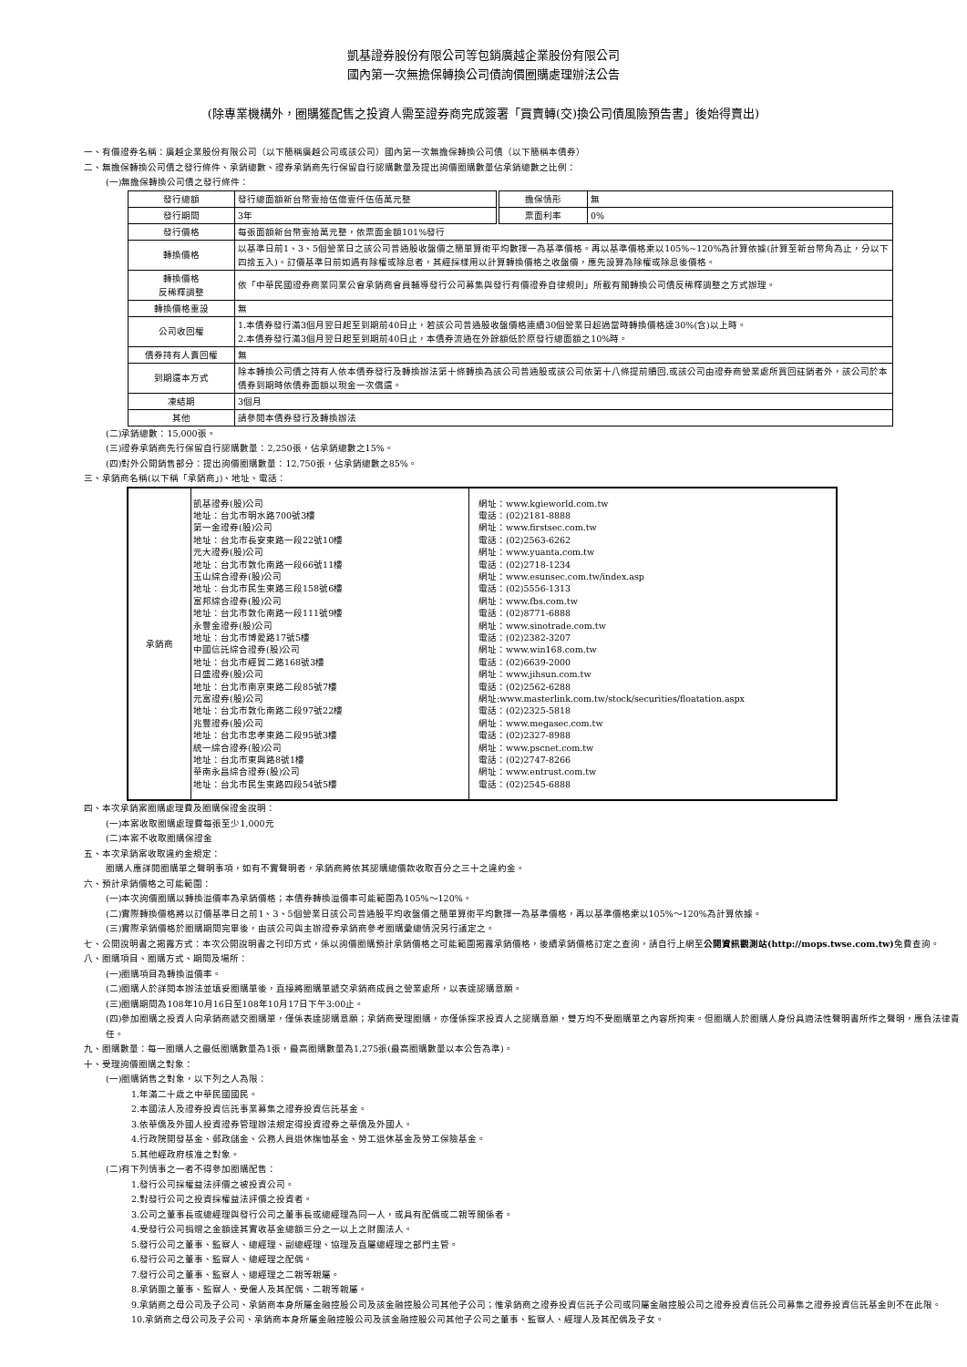凱基證券股份有限公司等包銷廣越企業股份有限公司
國內第一次無擔保轉換公司債詢價圈購處理辦法公告
(除專業機構外，圈購獲配售之投資人需至證券商完成簽署「買賣轉(交)換公司債風險預告書」後始得賣出)
一、有價證券名稱：廣越企業股份有限公司（以下簡稱廣越公司或該公司）國內第一次無擔保轉換公司債（以下簡稱本債券）
二、無擔保轉換公司債之發行條件、承銷總數、證券承銷商先行保留自行認購數量及提出詢價圈購數量佔承銷總數之比例：
(一)無擔保轉換公司債之發行條件：
| 發行總額 | 發行總面額新台幣壹拾伍億壹仟伍佰萬元整 | 擔保情形 | 無 |
| 發行期間 | 3年 | 票面利率 | 0% |
| 發行價格 | 每張面額新台幣壹拾萬元整，依票面金額101%發行 | | |
| 轉換價格 | 以基準日前1、3、5個營業日之該公司普通股收盤價之簡單算術平均數擇一為基準價格。再以基準價格乘以105%~120%為計算依據(計算至新台幣角為止，分以下四捨五入)。訂價基準日前如遇有除權或除息者，其經採樣用以計算轉換價格之收盤價，應先設算為除權或除息後價格。 | | |
| 轉換價格 反稀釋調整 | 依「中華民國證券商業同業公會承銷商會員輔導發行公司募集與發行有價證券自律規則」所載有關轉換公司債反稀釋調整之方式辦理。 | | |
| 轉換價格重設 | 無 | | |
| 公司收回權 | 1.本債券發行滿3個月翌日起至到期前40日止，若該公司普通股收盤價格連續30個營業日超過當時轉換價格達30%(含)以上時。 2.本債券發行滿3個月翌日起至到期前40日止，本債券流通在外餘額低於原發行總面額之10%時。 | | |
| 債券持有人賣回權 | 無 | | |
| 到期還本方式 | 除本轉換公司債之持有人依本債券發行及轉換辦法第十條轉換為該公司普通股或該公司依第十八條提前贖回,或該公司由證券商營業處所買回註銷者外，該公司於本債券到期時依債券面額以現金一次償還。 | | |
| 凍結期 | 3個月 | | |
| 其他 | 請參閱本債券發行及轉換辦法 | | |
(二)承銷總數：15,000張。
(三)證券承銷商先行保留自行認購數量：2,250張，佔承銷總數之15%。
(四)對外公開銷售部分：提出詢價圈購數量：12,750張，佔承銷總數之85%。
三、承銷商名稱(以下稱「承銷商」)、地址、電話：
| 承銷商 | 凱基證券(股)公司 地址：台北市明水路700號3樓 第一金證券(股)公司 地址：台北市長安東路一段22號10樓 元大證券(股)公司 地址：台北市敦化南路一段66號11樓 玉山綜合證券(股)公司 地址：台北市民生東路三段158號6樓 富邦綜合證券(股)公司 地址：台北市敦化南路一段111號9樓 永豐金證券(股)公司 地址：台北市博愛路17號5樓 中國信託綜合證券(股)公司 地址：台北市經貿二路168號3樓 日盛證券(股)公司 地址：台北市南京東路二段85號7樓 元富證券(股)公司 地址：台北市敦化南路二段97號22樓 兆豐證券(股)公司 地址：台北市忠孝東路二段95號3樓 統一綜合證券(股)公司 地址：台北市東興路8號1樓 華南永昌綜合證券(股)公司 地址：台北市民生東路四段54號5樓 | 網址：www.kgieworld.com.tw 電話：(02)2181-8888 網址：www.firstsec.com.tw 電話：(02)2563-6262 網址：www.yuanta.com.tw 電話：(02)2718-1234 網址：www.esunsec.com.tw/index.asp 電話：(02)5556-1313 網址：www.fbs.com.tw 電話：(02)8771-6888 網址：www.sinotrade.com.tw 電話：(02)2382-3207 網址：www.win168.com.tw 電話：(02)6639-2000 網址：www.jihsun.com.tw 電話：(02)2562-6288 網址:www.masterlink.com.tw/stock/securities/floatation.aspx 電話：(02)2325-5818 網址：www.megasec.com.tw 電話：(02)2327-8988 網址：www.pscnet.com.tw 電話：(02)2747-8266 網址：www.entrust.com.tw 電話：(02)2545-6888 |
四、本次承銷案圈購處理費及圈購保證金說明：
(一)本案收取圈購處理費每張至少1,000元
(二)本案不收取圈購保證金
五、本次承銷案收取違約金規定：
圈購人應詳閱圈購單之聲明事項，如有不實聲明者，承銷商將依其認購總價款收取百分之三十之違約金。
六、預計承銷價格之可能範圍：
(一)本次詢價圈購以轉換溢價率為承銷價格；本債券轉換溢價率可能範圍為105%～120%。
(二)實際轉換價格將以訂價基準日之前1、3、5個營業日該公司普通股平均收盤價之簡單算術平均數擇一為基準價格，再以基準價格乘以105%～120%為計算依據。
(三)實際承銷價格於圈購期間完畢後，由該公司與主辦證券承銷商參考圈購彙總情況另行議定之。
七、公開說明書之揭露方式：本次公開說明書之刊印方式，係以詢價圈購預計承銷價格之可能範圍揭露承銷價格，後續承銷價格訂定之查詢，請自行上網至公開資訊觀測站(http://mops.twse.com.tw) 免費查詢。
八、圈購項目、圈購方式、期間及場所：
(一)圈購項目為轉換溢價率。
(二)圈購人於詳閱本辦法並填妥圈購單後，直接將圈購單遞交承銷商成員之營業處所，以表達認購意願。
(三)圈購期間為108年10月16日至108年10月17日下午3:00止。
(四)參加圈購之投資人向承銷商遞交圈購單，僅係表達認購意願；承銷商受理圈購，亦僅係探求投資人之認購意願，雙方均不受圈購單之內容所拘束。但圈購人於圈購人身份具適法性聲明書所作之聲明，應負法律責任。
九、圈購數量：每一圈購人之最低圈購數量為1張，最高圈購數量為1,275張(最高圈購數量以本公告為準)。
十、受理詢價圈購之對象：
(一)圈購銷售之對象，以下列之人為限：
1.年滿二十歲之中華民國國民。
2.本國法人及證券投資信託事業募集之證券投資信託基金。
3.依華僑及外國人投資證券管理辦法規定得投資證券之華僑及外國人。
4.行政院開發基金、郵政儲金、公務人員退休撫恤基金、勞工退休基金及勞工保險基金。
5.其他經政府核准之對象。
(二)有下列情事之一者不得參加圈購配售：
1.發行公司採權益法評價之被投資公司。
2.對發行公司之投資採權益法評價之投資者。
3.公司之董事長或總經理與發行公司之董事長或總經理為同一人，或具有配偶或二親等關係者。
4.受發行公司捐贈之金額達其實收基金總額三分之一以上之財團法人。
5.發行公司之董事、監察人、總經理、副總經理、協理及直屬總經理之部門主管。
6.發行公司之董事、監察人、總經理之配偶。
7.發行公司之董事、監察人、總經理之二親等親屬。
8.承銷團之董事、監察人、受僱人及其配偶、二親等親屬。
9.承銷商之母公司及子公司、承銷商本身所屬金融控股公司及該金融控股公司其他子公司；惟承銷商之證券投資信託子公司或同屬金融控股公司之證券投資信託公司募集之證券投資信託基金則不在此限。
10.承銷商之母公司及子公司、承銷商本身所屬金融控股公司及該金融控股公司其他子公司之董事、監察人、經理人及其配偶及子女。